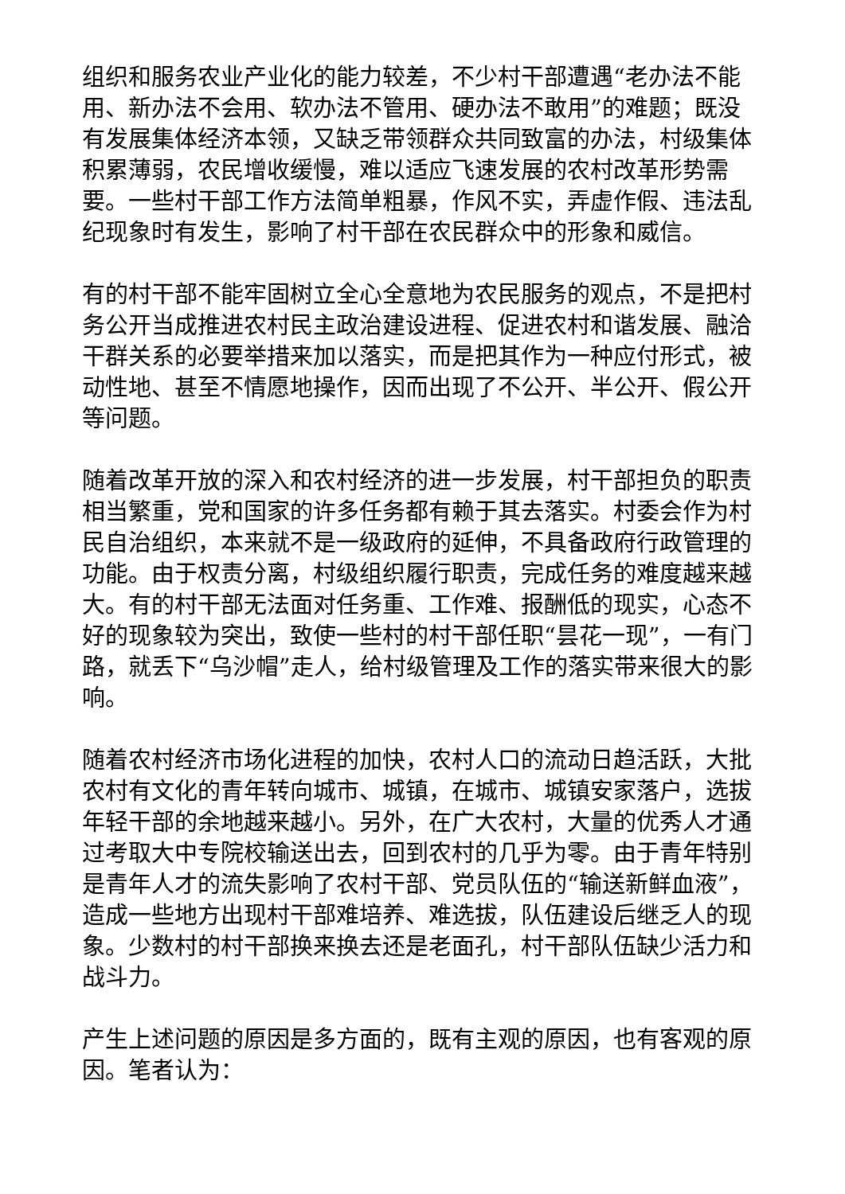组织和服务农业产业化的能力较差，不少村干部遭遇“老办法不能用、新办法不会用、软办法不管用、硬办法不敢用”的难题；既没有发展集体经济本领，又缺乏带领群众共同致富的办法，村级集体积累薄弱，农民增收缓慢，难以适应飞速发展的农村改革形势需要。一些村干部工作方法简单粗暴，作风不实，弄虚作假、违法乱纪现象时有发生，影响了村干部在农民群众中的形象和威信。
有的村干部不能牢固树立全心全意地为农民服务的观点，不是把村务公开当成推进农村民主政治建设进程、促进农村和谐发展、融洽干群关系的必要举措来加以落实，而是把其作为一种应付形式，被动性地、甚至不情愿地操作，因而出现了不公开、半公开、假公开等问题。
随着改革开放的深入和农村经济的进一步发展，村干部担负的职责相当繁重，党和国家的许多任务都有赖于其去落实。村委会作为村民自治组织，本来就不是一级政府的延伸，不具备政府行政管理的功能。由于权责分离，村级组织履行职责，完成任务的难度越来越大。有的村干部无法面对任务重、工作难、报酬低的现实，心态不好的现象较为突出，致使一些村的村干部任职“昙花一现”，一有门路，就丢下“乌沙帽”走人，给村级管理及工作的落实带来很大的影响。
随着农村经济市场化进程的加快，农村人口的流动日趋活跃，大批农村有文化的青年转向城市、城镇，在城市、城镇安家落户，选拔年轻干部的余地越来越小。另外，在广大农村，大量的优秀人才通过考取大中专院校输送出去，回到农村的几乎为零。由于青年特别是青年人才的流失影响了农村干部、党员队伍的“输送新鲜血液”，造成一些地方出现村干部难培养、难选拔，队伍建设后继乏人的现象。少数村的村干部换来换去还是老面孔，村干部队伍缺少活力和战斗力。
产生上述问题的原因是多方面的，既有主观的原因，也有客观的原因。笔者认为：